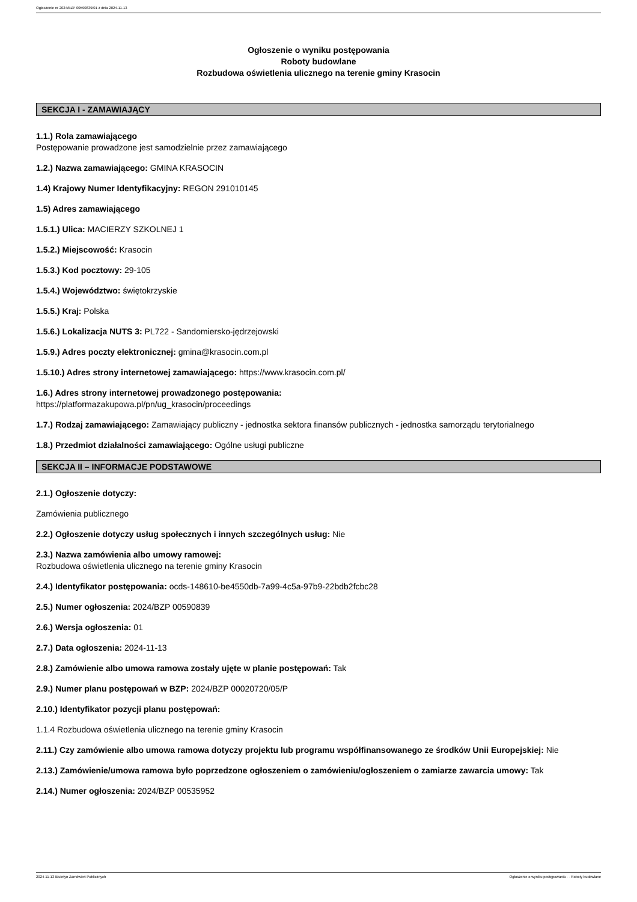Ogłoszenie nr 2024/BZP 00590839/01 z dnia 2024-11-13
Ogłoszenie o wyniku postępowania
Roboty budowlane
Rozbudowa oświetlenia ulicznego na terenie gminy Krasocin
SEKCJA I - ZAMAWIAJĄCY
1.1.) Rola zamawiającego
Postępowanie prowadzone jest samodzielnie przez zamawiającego
1.2.) Nazwa zamawiającego: GMINA KRASOCIN
1.4) Krajowy Numer Identyfikacyjny: REGON 291010145
1.5) Adres zamawiającego
1.5.1.) Ulica: MACIERZY SZKOLNEJ 1
1.5.2.) Miejscowość: Krasocin
1.5.3.) Kod pocztowy: 29-105
1.5.4.) Województwo: świętokrzyskie
1.5.5.) Kraj: Polska
1.5.6.) Lokalizacja NUTS 3: PL722 - Sandomiersko-jędrzejowski
1.5.9.) Adres poczty elektronicznej: gmina@krasocin.com.pl
1.5.10.) Adres strony internetowej zamawiającego: https://www.krasocin.com.pl/
1.6.) Adres strony internetowej prowadzonego postępowania:
https://platformazakupowa.pl/pn/ug_krasocin/proceedings
1.7.) Rodzaj zamawiającego: Zamawiający publiczny - jednostka sektora finansów publicznych - jednostka samorządu terytorialnego
1.8.) Przedmiot działalności zamawiającego: Ogólne usługi publiczne
SEKCJA II – INFORMACJE PODSTAWOWE
2.1.) Ogłoszenie dotyczy:
Zamówienia publicznego
2.2.) Ogłoszenie dotyczy usług społecznych i innych szczególnych usług: Nie
2.3.) Nazwa zamówienia albo umowy ramowej:
Rozbudowa oświetlenia ulicznego na terenie gminy Krasocin
2.4.) Identyfikator postępowania: ocds-148610-be4550db-7a99-4c5a-97b9-22bdb2fcbc28
2.5.) Numer ogłoszenia: 2024/BZP 00590839
2.6.) Wersja ogłoszenia: 01
2.7.) Data ogłoszenia: 2024-11-13
2.8.) Zamówienie albo umowa ramowa zostały ujęte w planie postępowań: Tak
2.9.) Numer planu postępowań w BZP: 2024/BZP 00020720/05/P
2.10.) Identyfikator pozycji planu postępowań:
1.1.4 Rozbudowa oświetlenia ulicznego na terenie gminy Krasocin
2.11.) Czy zamówienie albo umowa ramowa dotyczy projektu lub programu współfinansowanego ze środków Unii Europejskiej: Nie
2.13.) Zamówienie/umowa ramowa było poprzedzone ogłoszeniem o zamówieniu/ogłoszeniem o zamiarze zawarcia umowy: Tak
2.14.) Numer ogłoszenia: 2024/BZP 00535952
2024-11-13 Biuletyn Zamówień Publicznych Ogłoszenie o wyniku postępowania - - Roboty budowlane